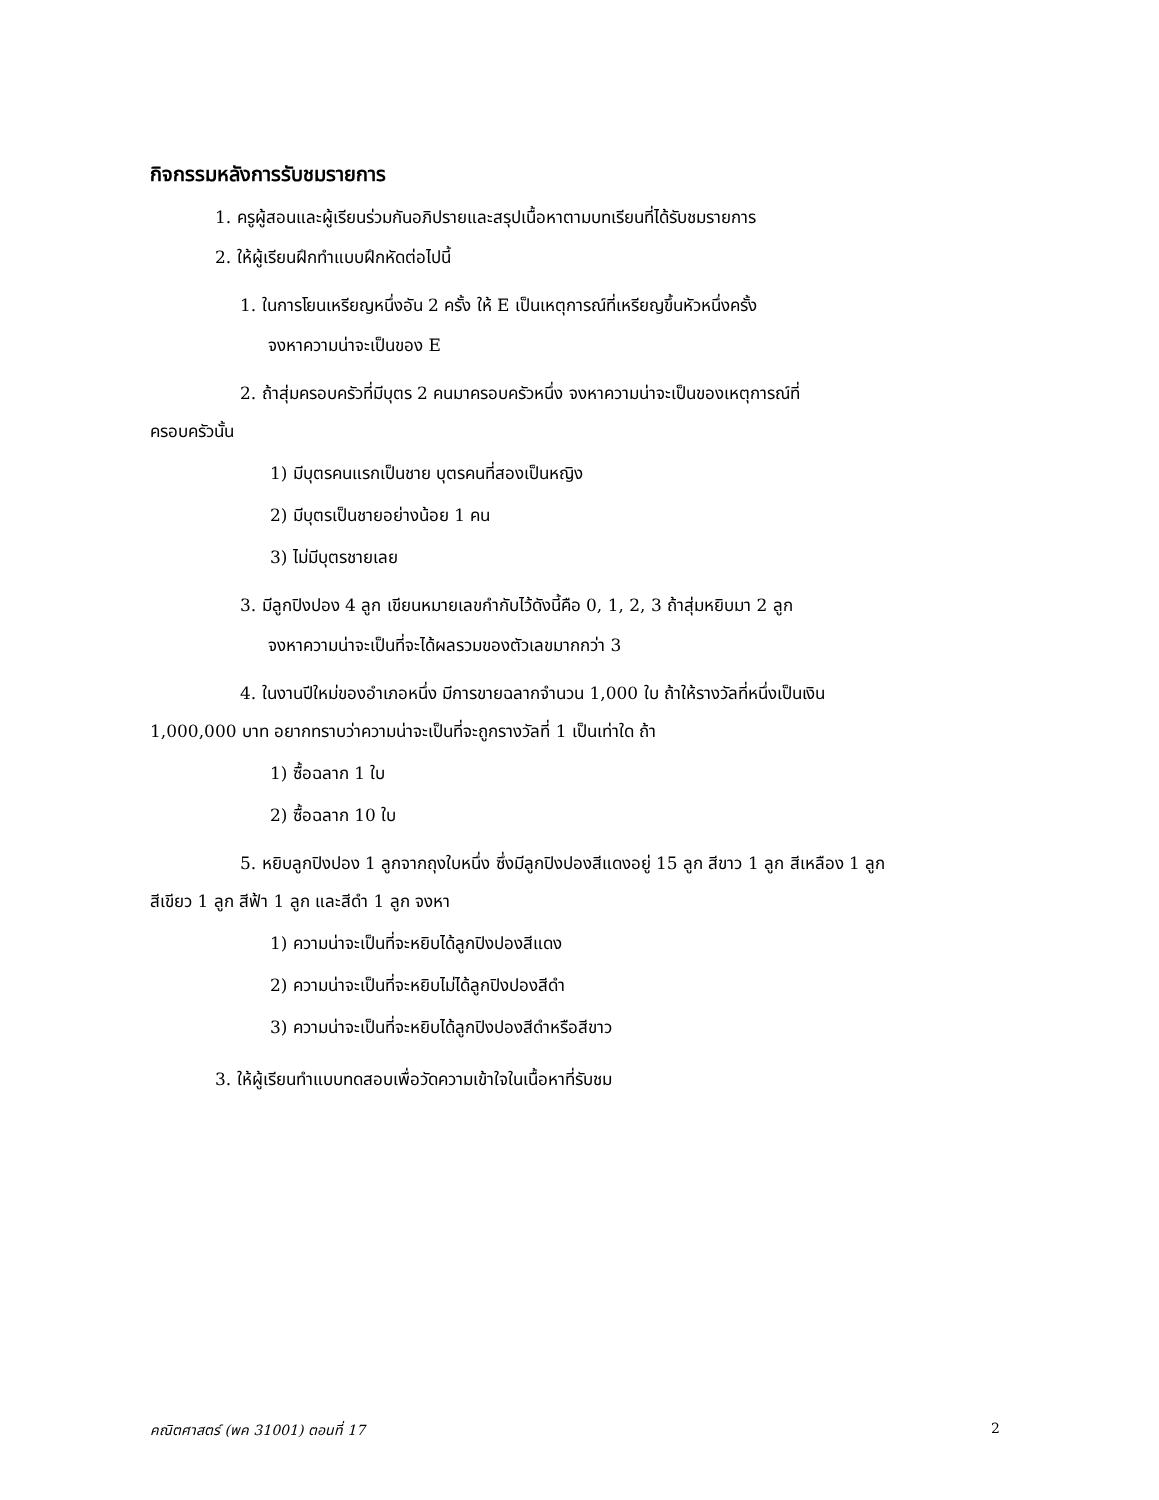กิจกรรมหลังการรับชมรายการ
1. ครูผู้สอนและผู้เรียนร่วมกันอภิปรายและสรุปเนื้อหาตามบทเรียนที่ได้รับชมรายการ
2. ให้ผู้เรียนฝึกทำแบบฝึกหัดต่อไปนี้
1. ในการโยนเหรียญหนึ่งอัน 2 ครั้ง ให้ E เป็นเหตุการณ์ที่เหรียญขึ้นหัวหนึ่งครั้ง
จงหาความน่าจะเป็นของ E
2. ถ้าสุ่มครอบครัวที่มีบุตร 2 คนมาครอบครัวหนึ่ง จงหาความน่าจะเป็นของเหตุการณ์ที่
ครอบครัวนั้น
1) มีบุตรคนแรกเป็นชาย บุตรคนที่สองเป็นหญิง
2) มีบุตรเป็นชายอย่างน้อย 1 คน
3) ไม่มีบุตรชายเลย
3. มีลูกปิงปอง 4 ลูก เขียนหมายเลขกำกับไว้ดังนี้คือ 0, 1, 2, 3 ถ้าสุ่มหยิบมา 2 ลูก
จงหาความน่าจะเป็นที่จะได้ผลรวมของตัวเลขมากกว่า 3
4. ในงานปีใหม่ของอำเภอหนึ่ง มีการขายฉลากจำนวน 1,000 ใบ ถ้าให้รางวัลที่หนึ่งเป็นเงิน
1,000,000 บาท อยากทราบว่าความน่าจะเป็นที่จะถูกรางวัลที่ 1 เป็นเท่าใด ถ้า
1) ซื้อฉลาก 1 ใบ
2) ซื้อฉลาก 10 ใบ
5. หยิบลูกปิงปอง 1 ลูกจากถุงใบหนึ่ง ซึ่งมีลูกปิงปองสีแดงอยู่ 15 ลูก สีขาว 1 ลูก สีเหลือง 1 ลูก
สีเขียว 1 ลูก สีฟ้า 1 ลูก และสีดำ 1 ลูก จงหา
1) ความน่าจะเป็นที่จะหยิบได้ลูกปิงปองสีแดง
2) ความน่าจะเป็นที่จะหยิบไม่ได้ลูกปิงปองสีดำ
3) ความน่าจะเป็นที่จะหยิบได้ลูกปิงปองสีดำหรือสีขาว
3. ให้ผู้เรียนทำแบบทดสอบเพื่อวัดความเข้าใจในเนื้อหาที่รับชม
คณิตศาสตร์ (พค 31001) ตอนที่ 17 2